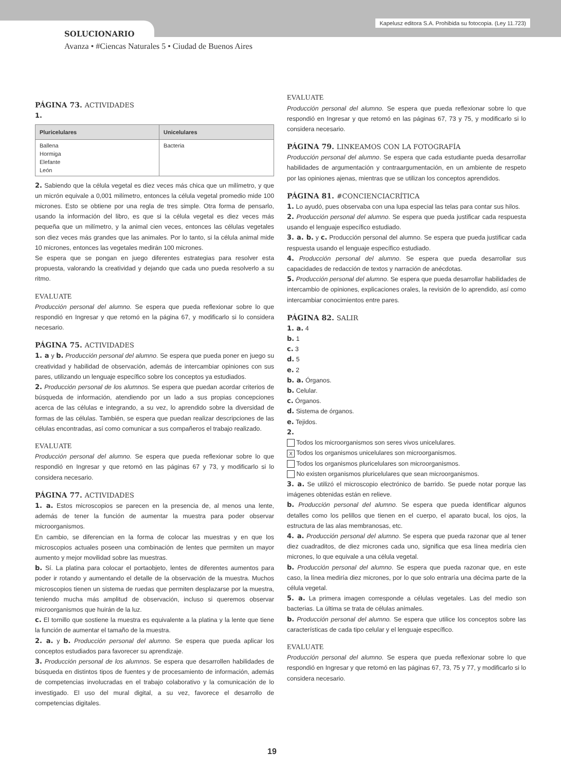Kapelusz editora S.A. Prohibida su fotocopia. (Ley 11.723)
SOLUCIONARIO
Avanza • #Ciencas Naturales 5 • Ciudad de Buenos Aires
PÁGINA 73. ACTIVIDADES
1.
| Pluricelulares | Unicelulares |
| --- | --- |
| Ballena Hormiga Elefante León | Bacteria |
2. Sabiendo que la célula vegetal es diez veces más chica que un milímetro, y que un micrón equivale a 0,001 milímetro, entonces la célula vegetal promedio mide 100 micrones. Esto se obtiene por una regla de tres simple. Otra forma de pensarlo, usando la información del libro, es que si la célula vegetal es diez veces más pequeña que un milímetro, y la animal cien veces, entonces las células vegetales son diez veces más grandes que las animales. Por lo tanto, si la célula animal mide 10 micrones, entonces las vegetales medirán 100 micrones.
Se espera que se pongan en juego diferentes estrategias para resolver esta propuesta, valorando la creatividad y dejando que cada uno pueda resolverlo a su ritmo.
EVALUATE
Producción personal del alumno. Se espera que pueda reflexionar sobre lo que respondió en Ingresar y que retomó en la página 67, y modificarlo si lo considera necesario.
PÁGINA 75. ACTIVIDADES
1. a y b. Producción personal del alumno. Se espera que pueda poner en juego su creatividad y habilidad de observación, además de intercambiar opiniones con sus pares, utilizando un lenguaje específico sobre los conceptos ya estudiados.
2. Producción personal de los alumnos. Se espera que puedan acordar criterios de búsqueda de información, atendiendo por un lado a sus propias concepciones acerca de las células e integrando, a su vez, lo aprendido sobre la diversidad de formas de las células. También, se espera que puedan realizar descripciones de las células encontradas, así como comunicar a sus compañeros el trabajo realizado.
EVALUATE
Producción personal del alumno. Se espera que pueda reflexionar sobre lo que respondió en Ingresar y que retomó en las páginas 67 y 73, y modificarlo si lo considera necesario.
PÁGINA 77. ACTIVIDADES
1. a. Estos microscopios se parecen en la presencia de, al menos una lente, además de tener la función de aumentar la muestra para poder observar microorganismos.
En cambio, se diferencian en la forma de colocar las muestras y en que los microscopios actuales poseen una combinación de lentes que permiten un mayor aumento y mejor movilidad sobre las muestras.
b. Sí. La platina para colocar el portaobjeto, lentes de diferentes aumentos para poder ir rotando y aumentando el detalle de la observación de la muestra. Muchos microscopios tienen un sistema de ruedas que permiten desplazarse por la muestra, teniendo mucha más amplitud de observación, incluso si queremos observar microorganismos que huirán de la luz.
c. El tornillo que sostiene la muestra es equivalente a la platina y la lente que tiene la función de aumentar el tamaño de la muestra.
2. a. y b. Producción personal del alumno. Se espera que pueda aplicar los conceptos estudiados para favorecer su aprendizaje.
3. Producción personal de los alumnos. Se espera que desarrollen habilidades de búsqueda en distintos tipos de fuentes y de procesamiento de información, además de competencias involucradas en el trabajo colaborativo y la comunicación de lo investigado. El uso del mural digital, a su vez, favorece el desarrollo de competencias digitales.
EVALUATE
Producción personal del alumno. Se espera que pueda reflexionar sobre lo que respondió en Ingresar y que retomó en las páginas 67, 73 y 75, y modificarlo si lo considera necesario.
PÁGINA 79. LINKEAMOS CON LA FOTOGRAFÍA
Producción personal del alumno. Se espera que cada estudiante pueda desarrollar habilidades de argumentación y contraargumentación, en un ambiente de respeto por las opiniones ajenas, mientras que se utilizan los conceptos aprendidos.
PÁGINA 81. #CONCIENCIACRÍTICA
1. Lo ayudó, pues observaba con una lupa especial las telas para contar sus hilos.
2. Producción personal del alumno. Se espera que pueda justificar cada respuesta usando el lenguaje específico estudiado.
3. a. b. y c. Producción personal del alumno. Se espera que pueda justificar cada respuesta usando el lenguaje específico estudiado.
4. Producción personal del alumno. Se espera que pueda desarrollar sus capacidades de redacción de textos y narración de anécdotas.
5. Producción personal del alumno. Se espera que pueda desarrollar habilidades de intercambio de opiniones, explicaciones orales, la revisión de lo aprendido, así como intercambiar conocimientos entre pares.
PÁGINA 82. SALIR
1. a. 4
b. 1
c. 3
d. 5
e. 2
b. a. Órganos.
b. Celular.
c. Órganos.
d. Sistema de órganos.
e. Tejidos.
2.
Todos los microorganismos son seres vivos unicelulares.
X Todos los organismos unicelulares son microorganismos.
Todos los organismos pluricelulares son microorganismos.
No existen organismos pluricelulares que sean microorganismos.
3. a. Se utilizó el microscopio electrónico de barrido. Se puede notar porque las imágenes obtenidas están en relieve.
b. Producción personal del alumno. Se espera que pueda identificar algunos detalles como los pelillos que tienen en el cuerpo, el aparato bucal, los ojos, la estructura de las alas membranosas, etc.
4. a. Producción personal del alumno. Se espera que pueda razonar que al tener diez cuadraditos, de diez micrones cada uno, significa que esa línea mediría cien micrones, lo que equivale a una célula vegetal.
b. Producción personal del alumno. Se espera que pueda razonar que, en este caso, la línea mediría diez micrones, por lo que solo entraría una décima parte de la célula vegetal.
5. a. La primera imagen corresponde a células vegetales. Las del medio son bacterias. La última se trata de células animales.
b. Producción personal del alumno. Se espera que utilice los conceptos sobre las características de cada tipo celular y el lenguaje específico.
EVALUATE
Producción personal del alumno. Se espera que pueda reflexionar sobre lo que respondió en Ingresar y que retomó en las páginas 67, 73, 75 y 77, y modificarlo si lo considera necesario.
19